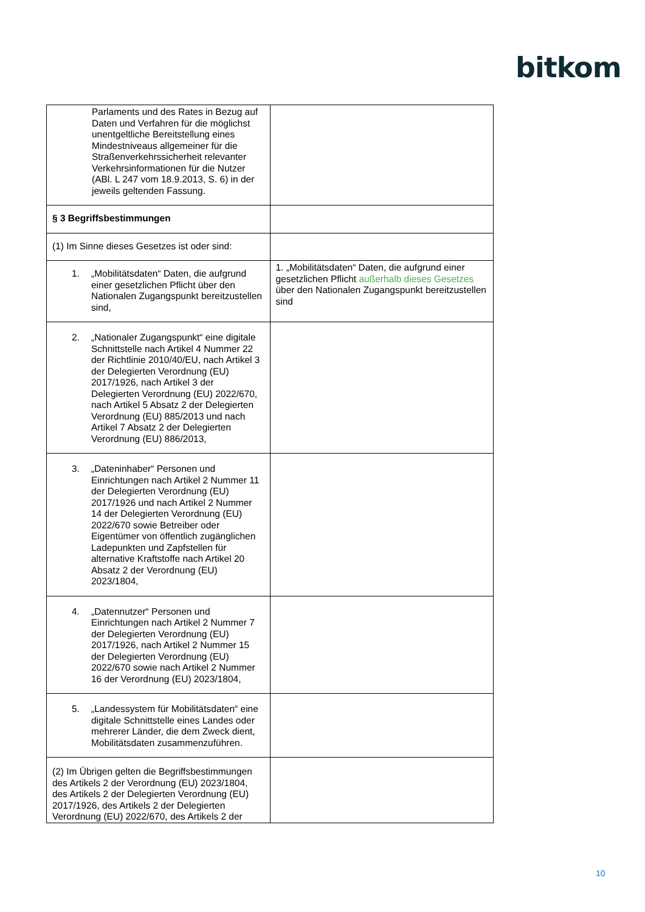bitkom
| Parlaments und des Rates in Bezug auf Daten und Verfahren für die möglichst unentgeltliche Bereitstellung eines Mindestniveaus allgemeiner für die Straßenverkehrssicherheit relevanter Verkehrsinformationen für die Nutzer (ABl. L 247 vom 18.9.2013, S. 6) in der jeweils geltenden Fassung. | |
| § 3 Begriffsbestimmungen | |
| (1) Im Sinne dieses Gesetzes ist oder sind: | |
| 1. „Mobilitätsdaten“ Daten, die aufgrund einer gesetzlichen Pflicht über den Nationalen Zugangspunkt bereitzustellen sind, | 1. „Mobilitätsdaten“ Daten, die aufgrund einer gesetzlichen Pflicht außerhalb dieses Gesetzes über den Nationalen Zugangspunkt bereitzustellen sind |
| 2. „Nationaler Zugangspunkt“ eine digitale Schnittstelle nach Artikel 4 Nummer 22 der Richtlinie 2010/40/EU, nach Artikel 3 der Delegierten Verordnung (EU) 2017/1926, nach Artikel 3 der Delegierten Verordnung (EU) 2022/670, nach Artikel 5 Absatz 2 der Delegierten Verordnung (EU) 885/2013 und nach Artikel 7 Absatz 2 der Delegierten Verordnung (EU) 886/2013, | |
| 3. „Dateninhaber“ Personen und Einrichtungen nach Artikel 2 Nummer 11 der Delegierten Verordnung (EU) 2017/1926 und nach Artikel 2 Nummer 14 der Delegierten Verordnung (EU) 2022/670 sowie Betreiber oder Eigentümer von öffentlich zugänglichen Ladepunkten und Zapfstellen für alternative Kraftstoffe nach Artikel 20 Absatz 2 der Verordnung (EU) 2023/1804, | |
| 4. „Datennutzer“ Personen und Einrichtungen nach Artikel 2 Nummer 7 der Delegierten Verordnung (EU) 2017/1926, nach Artikel 2 Nummer 15 der Delegierten Verordnung (EU) 2022/670 sowie nach Artikel 2 Nummer 16 der Verordnung (EU) 2023/1804, | |
| 5. „Landessystem für Mobilitätsdaten“ eine digitale Schnittstelle eines Landes oder mehrerer Länder, die dem Zweck dient, Mobilitätsdaten zusammenzuführen. | |
| (2) Im Übrigen gelten die Begriffsbestimmungen des Artikels 2 der Verordnung (EU) 2023/1804, des Artikels 2 der Delegierten Verordnung (EU) 2017/1926, des Artikels 2 der Delegierten Verordnung (EU) 2022/670, des Artikels 2 der | |
10